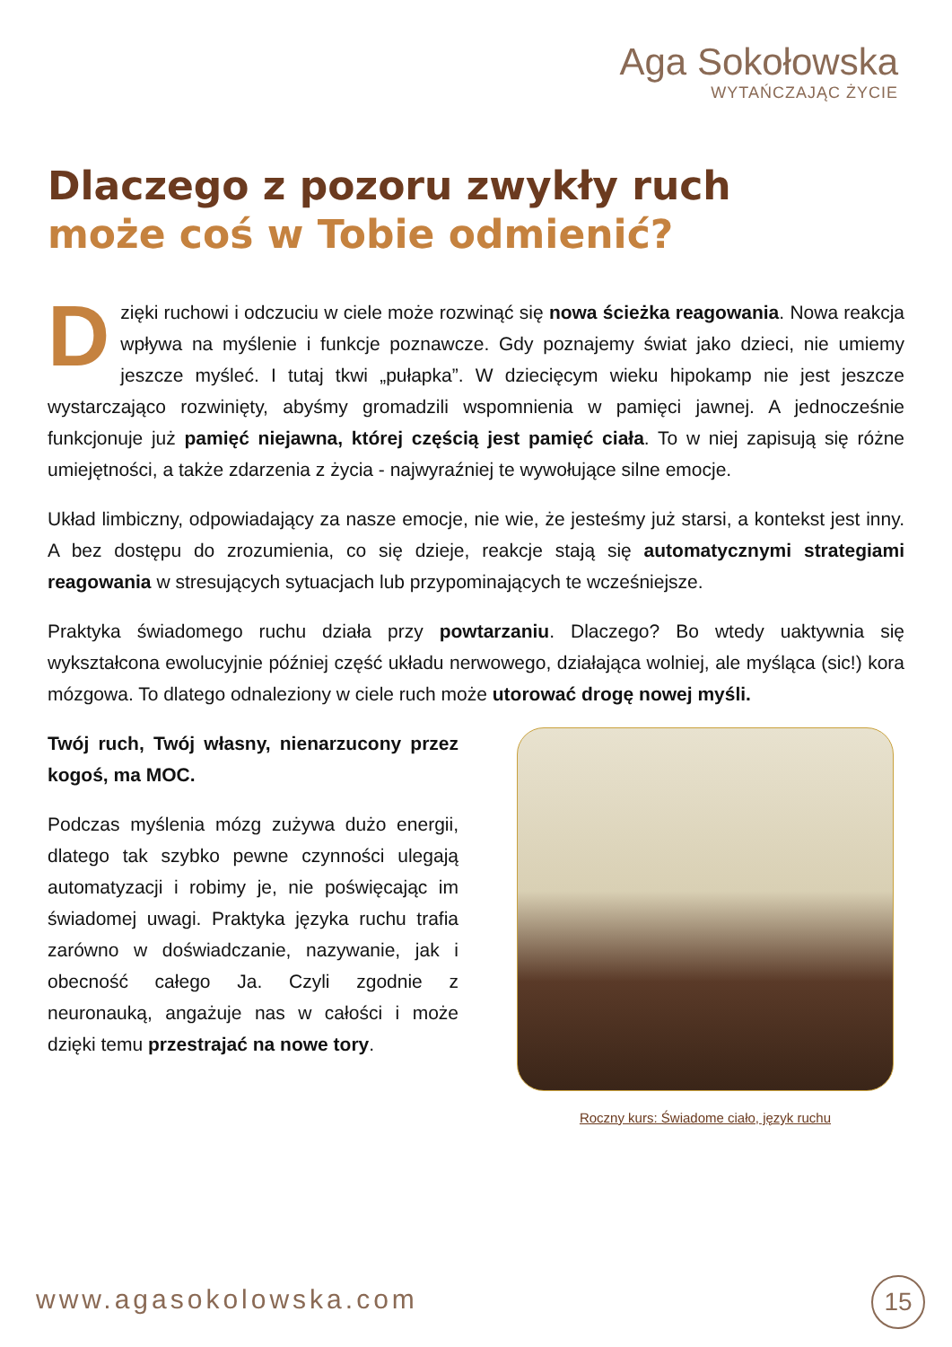Aga Sokołowska
WYTAŃCZAJĄC ŻYCIE
Dlaczego z pozoru zwykły ruch
może coś w Tobie odmienić?
Dzięki ruchowi i odczuciu w ciele może rozwinąć się nowa ścieżka reagowania. Nowa reakcja wpływa na myślenie i funkcje poznawcze. Gdy poznajemy świat jako dzieci, nie umiemy jeszcze myśleć. I tutaj tkwi „pułapka”. W dziecięcym wieku hipokamp nie jest jeszcze wystarczająco rozwinięty, abyśmy gromadzili wspomnienia w pamięci jawnej. A jednocześnie funkcjonuje już pamięć niejawna, której częścią jest pamięć ciała. To w niej zapisują się różne umiejętności, a także zdarzenia z życia - najwyraźniej te wywołujące silne emocje.
Układ limbiczny, odpowiadający za nasze emocje, nie wie, że jesteśmy już starsi, a kontekst jest inny. A bez dostępu do zrozumienia, co się dzieje, reakcje stają się automatycznymi strategiami reagowania w stresujących sytuacjach lub przypominających te wcześniejsze.
Praktyka świadomego ruchu działa przy powtarzaniu. Dlaczego? Bo wtedy uaktywnia się wykształcona ewolucyjnie później część układu nerwowego, działająca wolniej, ale myśląca (sic!) kora mózgowa. To dlatego odnaleziony w ciele ruch może utorować drogę nowej myśli.
Twój ruch, Twój własny, nienarzucony przez kogoś, ma MOC.
Podczas myślenia mózg zużywa dużo energii, dlatego tak szybko pewne czynności ulegają automatyzacji i robimy je, nie poświęcając im świadomej uwagi. Praktyka języka ruchu trafia zarówno w doświadczanie, nazywanie, jak i obecność całego Ja. Czyli zgodnie z neuronauką, angażuje nas w całości i może dzięki temu przestrajać na nowe tory.
Roczny kurs: Świadome ciało, język ruchu
www.agasokolowska.com 15